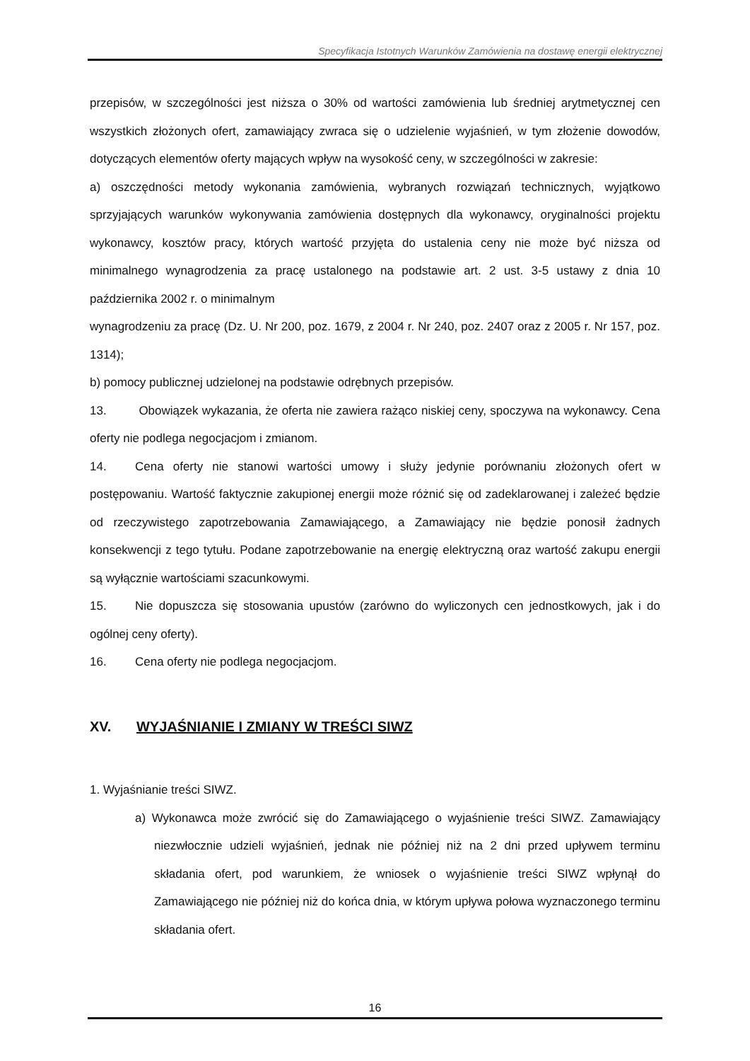Specyfikacja Istotnych Warunków Zamówienia na dostawę energii elektrycznej
przepisów, w szczególności jest niższa o 30% od wartości zamówienia lub średniej arytmetycznej cen wszystkich złożonych ofert, zamawiający zwraca się o udzielenie wyjaśnień, w tym złożenie dowodów, dotyczących elementów oferty mających wpływ na wysokość ceny, w szczególności w zakresie:
a) oszczędności metody wykonania zamówienia, wybranych rozwiązań technicznych, wyjątkowo sprzyjających warunków wykonywania zamówienia dostępnych dla wykonawcy, oryginalności projektu wykonawcy, kosztów pracy, których wartość przyjęta do ustalenia ceny nie może być niższa od minimalnego wynagrodzenia za pracę ustalonego na podstawie art. 2 ust. 3-5 ustawy z dnia 10 października 2002 r. o minimalnym
wynagrodzeniu za pracę (Dz. U. Nr 200, poz. 1679, z 2004 r. Nr 240, poz. 2407 oraz z 2005 r. Nr 157, poz. 1314);
b) pomocy publicznej udzielonej na podstawie odrębnych przepisów.
13. Obowiązek wykazania, że oferta nie zawiera rażąco niskiej ceny, spoczywa na wykonawcy. Cena oferty nie podlega negocjacjom i zmianom.
14. Cena oferty nie stanowi wartości umowy i służy jedynie porównaniu złożonych ofert w postępowaniu. Wartość faktycznie zakupionej energii może różnić się od zadeklarowanej i zależeć będzie od rzeczywistego zapotrzebowania Zamawiającego, a Zamawiający nie będzie ponosił żadnych konsekwencji z tego tytułu. Podane zapotrzebowanie na energię elektryczną oraz wartość zakupu energii są wyłącznie wartościami szacunkowymi.
15. Nie dopuszcza się stosowania upustów (zarówno do wyliczonych cen jednostkowych, jak i do ogólnej ceny oferty).
16. Cena oferty nie podlega negocjacjom.
XV. WYJAŚNIANIE I ZMIANY W TREŚCI SIWZ
1. Wyjaśnianie treści SIWZ.
a) Wykonawca może zwrócić się do Zamawiającego o wyjaśnienie treści SIWZ. Zamawiający niezwłocznie udzieli wyjaśnień, jednak nie później niż na 2 dni przed upływem terminu składania ofert, pod warunkiem, że wniosek o wyjaśnienie treści SIWZ wpłynął do Zamawiającego nie później niż do końca dnia, w którym upływa połowa wyznaczonego terminu składania ofert.
16